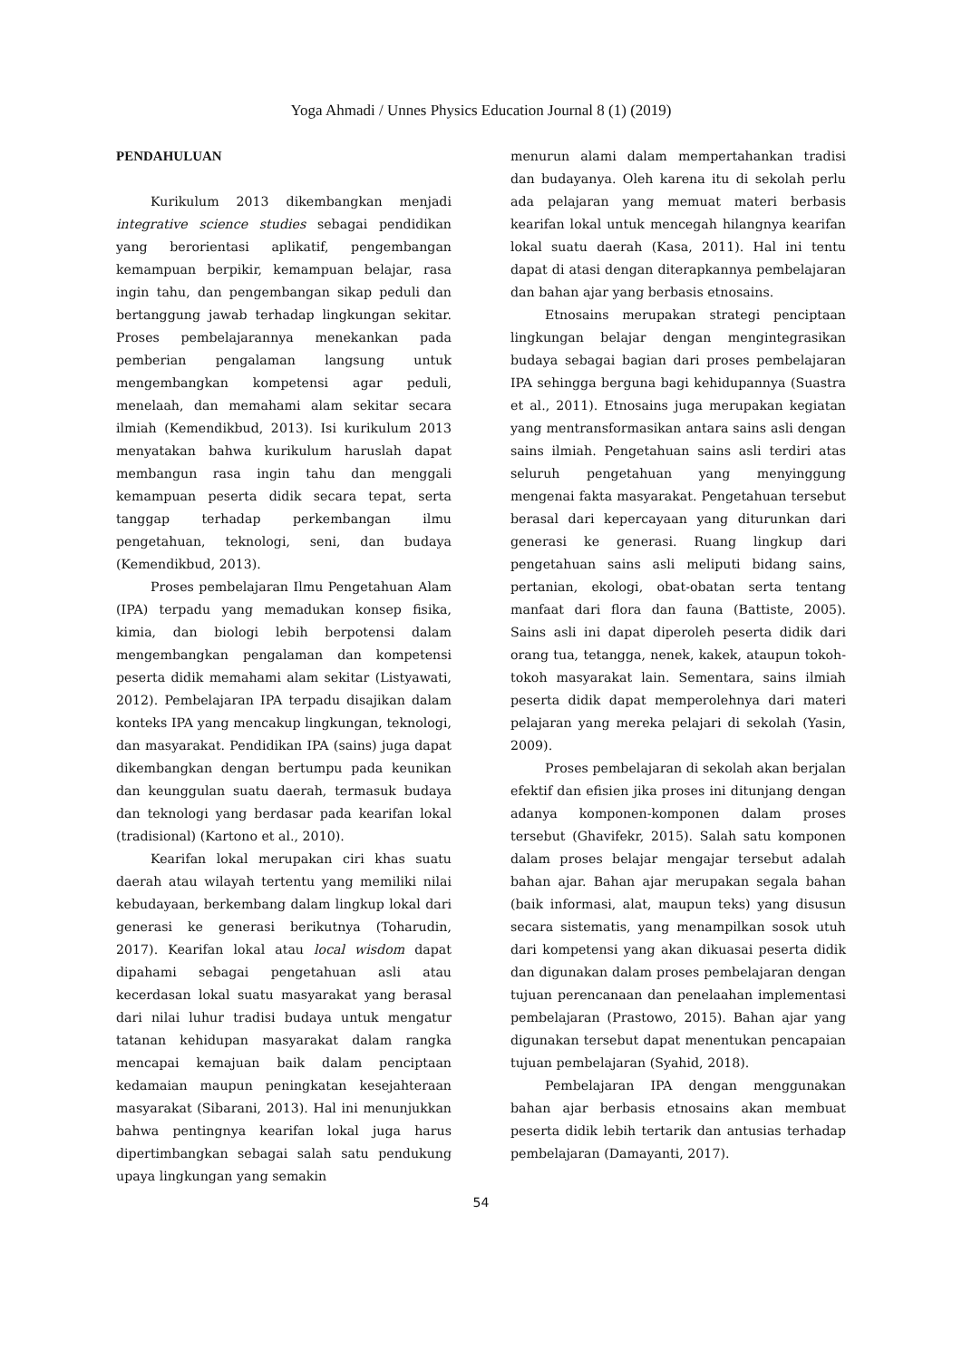Yoga Ahmadi / Unnes Physics Education Journal 8 (1) (2019)
PENDAHULUAN
Kurikulum 2013 dikembangkan menjadi integrative science studies sebagai pendidikan yang berorientasi aplikatif, pengembangan kemampuan berpikir, kemampuan belajar, rasa ingin tahu, dan pengembangan sikap peduli dan bertanggung jawab terhadap lingkungan sekitar. Proses pembelajarannya menekankan pada pemberian pengalaman langsung untuk mengembangkan kompetensi agar peduli, menelaah, dan memahami alam sekitar secara ilmiah (Kemendikbud, 2013). Isi kurikulum 2013 menyatakan bahwa kurikulum haruslah dapat membangun rasa ingin tahu dan menggali kemampuan peserta didik secara tepat, serta tanggap terhadap perkembangan ilmu pengetahuan, teknologi, seni, dan budaya (Kemendikbud, 2013).
Proses pembelajaran Ilmu Pengetahuan Alam (IPA) terpadu yang memadukan konsep fisika, kimia, dan biologi lebih berpotensi dalam mengembangkan pengalaman dan kompetensi peserta didik memahami alam sekitar (Listyawati, 2012). Pembelajaran IPA terpadu disajikan dalam konteks IPA yang mencakup lingkungan, teknologi, dan masyarakat. Pendidikan IPA (sains) juga dapat dikembangkan dengan bertumpu pada keunikan dan keunggulan suatu daerah, termasuk budaya dan teknologi yang berdasar pada kearifan lokal (tradisional) (Kartono et al., 2010).
Kearifan lokal merupakan ciri khas suatu daerah atau wilayah tertentu yang memiliki nilai kebudayaan, berkembang dalam lingkup lokal dari generasi ke generasi berikutnya (Toharudin, 2017). Kearifan lokal atau local wisdom dapat dipahami sebagai pengetahuan asli atau kecerdasan lokal suatu masyarakat yang berasal dari nilai luhur tradisi budaya untuk mengatur tatanan kehidupan masyarakat dalam rangka mencapai kemajuan baik dalam penciptaan kedamaian maupun peningkatan kesejahteraan masyarakat (Sibarani, 2013). Hal ini menunjukkan bahwa pentingnya kearifan lokal juga harus dipertimbangkan sebagai salah satu pendukung upaya lingkungan yang semakin
menurun alami dalam mempertahankan tradisi dan budayanya. Oleh karena itu di sekolah perlu ada pelajaran yang memuat materi berbasis kearifan lokal untuk mencegah hilangnya kearifan lokal suatu daerah (Kasa, 2011). Hal ini tentu dapat di atasi dengan diterapkannya pembelajaran dan bahan ajar yang berbasis etnosains.
Etnosains merupakan strategi penciptaan lingkungan belajar dengan mengintegrasikan budaya sebagai bagian dari proses pembelajaran IPA sehingga berguna bagi kehidupannya (Suastra et al., 2011). Etnosains juga merupakan kegiatan yang mentransformasikan antara sains asli dengan sains ilmiah. Pengetahuan sains asli terdiri atas seluruh pengetahuan yang menyinggung mengenai fakta masyarakat. Pengetahuan tersebut berasal dari kepercayaan yang diturunkan dari generasi ke generasi. Ruang lingkup dari pengetahuan sains asli meliputi bidang sains, pertanian, ekologi, obat-obatan serta tentang manfaat dari flora dan fauna (Battiste, 2005). Sains asli ini dapat diperoleh peserta didik dari orang tua, tetangga, nenek, kakek, ataupun tokoh-tokoh masyarakat lain. Sementara, sains ilmiah peserta didik dapat memperolehnya dari materi pelajaran yang mereka pelajari di sekolah (Yasin, 2009).
Proses pembelajaran di sekolah akan berjalan efektif dan efisien jika proses ini ditunjang dengan adanya komponen-komponen dalam proses tersebut (Ghavifekr, 2015). Salah satu komponen dalam proses belajar mengajar tersebut adalah bahan ajar. Bahan ajar merupakan segala bahan (baik informasi, alat, maupun teks) yang disusun secara sistematis, yang menampilkan sosok utuh dari kompetensi yang akan dikuasai peserta didik dan digunakan dalam proses pembelajaran dengan tujuan perencanaan dan penelaahan implementasi pembelajaran (Prastowo, 2015). Bahan ajar yang digunakan tersebut dapat menentukan pencapaian tujuan pembelajaran (Syahid, 2018).
Pembelajaran IPA dengan menggunakan bahan ajar berbasis etnosains akan membuat peserta didik lebih tertarik dan antusias terhadap pembelajaran (Damayanti, 2017).
54